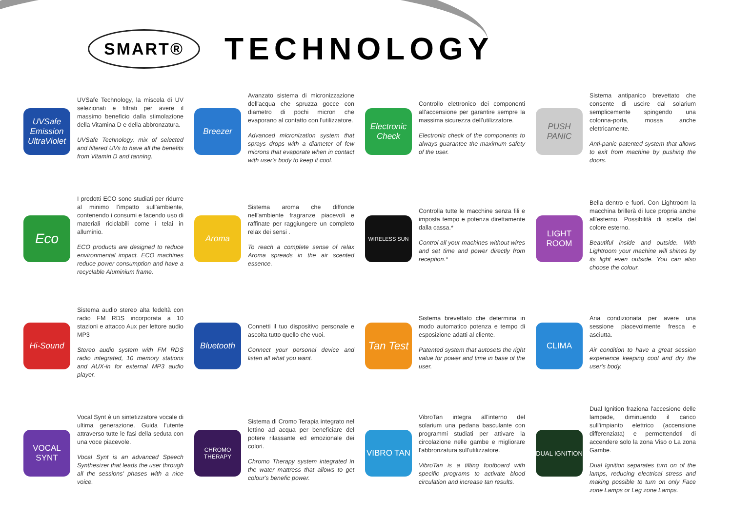SMART®
TECHNOLOGY
UVSafe Emission UltraViolet
UVSafe Technology, la miscela di UV selezionati e filtrati per avere il massimo beneficio dalla stimolazione della Vitamina D e della abbronzatura.
UVSafe Technology, mix of selected and filtered UVs to have all the benefits from Vitamin D and tanning.
Breezer
Avanzato sistema di micronizzazione dell'acqua che spruzza gocce con diametro di pochi micron che evaporano al contatto con l'utilizzatore.
Advanced micronization system that sprays drops with a diameter of few microns that evaporate when in contact with user's body to keep it cool.
Electronic Check
Controllo elettronico dei componenti all'accensione per garantire sempre la massima sicurezza dell'utilizzatore.
Electronic check of the components to always guarantee the maximum safety of the user.
PUSH PANIC
Sistema antipanico brevettato che consente di uscire dal solarium semplicemente spingendo una colonna-porta, mossa anche elettricamente.
Anti-panic patented system that allows to exit from machine by pushing the doors.
Eco
I prodotti ECO sono studiati per ridurre al minimo l'impatto sull'ambiente, contenendo i consumi e facendo uso di materiali riciclabili come i telai in alluminio.
ECO products are designed to reduce environmental impact. ECO machines reduce power consumption and have a recyclable Aluminium frame.
Aroma
Sistema aroma che diffonde nell'ambiente fragranze piacevoli e raffinate per raggiungere un completo relax dei sensi .
To reach a complete sense of relax Aroma spreads in the air scented essence.
WIRELESS SUN
Controlla tutte le macchine senza fili e imposta tempo e potenza direttamente dalla cassa.*
Control all your machines without wires and set time and power directly from reception.*
LIGHT ROOM
Bella dentro e fuori. Con Lightroom la macchina brillerà di luce propria anche all'esterno. Possibilità di scelta del colore esterno.
Beautiful inside and outside. With Lightroom your machine will shines by its light even outside. You can also choose the colour.
Hi-Sound
Sistema audio stereo alta fedeltà con radio FM RDS incorporata a 10 stazioni e attacco Aux per lettore audio MP3
Stereo audio system with FM RDS radio integrated, 10 memory stations and AUX-in for external MP3 audio player.
Bluetooth
Connetti il tuo dispositivo personale e ascolta tutto quello che vuoi.
Connect your personal device and listen all what you want.
Tan Test
Sistema brevettato che determina in modo automatico potenza e tempo di esposizione adatti al cliente.
Patented system that autosets the right value for power and time in base of the user.
CLIMA
Aria condizionata per avere una sessione piacevolmente fresca e asciutta.
Air condition to have a great session experience keeping cool and dry the user's body.
VOCAL SYNT
Vocal Synt è un sintetizzatore vocale di ultima generazione. Guida l'utente attraverso tutte le fasi della seduta con una voce piacevole.
Vocal Synt is an advanced Speech Synthesizer that leads the user through all the sessions' phases with a nice voice.
CHROMO THERAPY
Sistema di Cromo Terapia integrato nel lettino ad acqua per beneficiare del potere rilassante ed emozionale dei colori.
Chromo Therapy system integrated in the water mattress that allows to get colour's benefic power.
VIBRO TAN
VibroTan integra all'interno del solarium una pedana basculante con programmi studiati per attivare la circolazione nelle gambe e migliorare l'abbronzatura sull'utilizzatore.
VibroTan is a tilting footboard with specific programs to activate blood circulation and increase tan results.
DUAL IGNITION
Dual Ignition fraziona l'accesione delle lampade, diminuendo il carico sull'impianto elettrico (accensione differenziata) e permettendoti di accendere solo la zona Viso o La zona Gambe.
Dual Ignition separates turn on of the lamps, reducing electrical stress and making possible to turn on only Face zone Lamps or Leg zone Lamps.